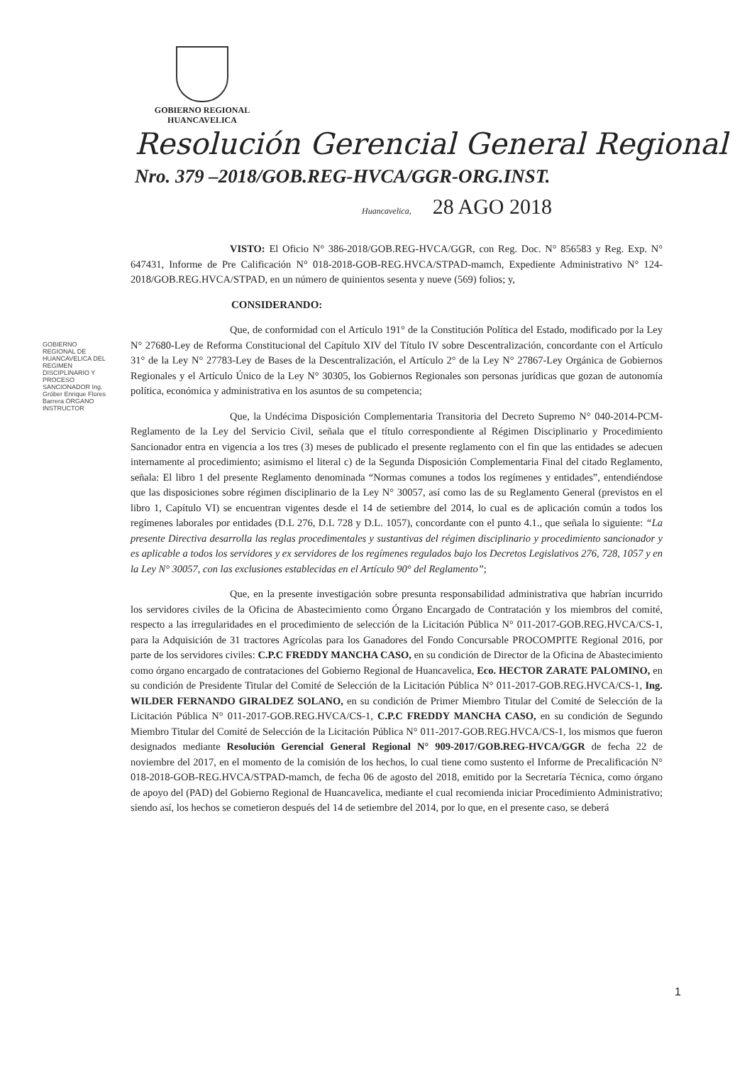GOBIERNO REGIONAL
HUANCAVELICA
Resolución Gerencial General Regional
Nro. 379 –2018/GOB.REG-HVCA/GGR-ORG.INST.
Huancavelica, 28 AGO 2018
GOBIERNO REGIONAL DE HUANCAVELICA DEL REGIMEN DISCIPLINARIO Y PROCESO SANCIONADOR Ing. Gróber Enrique Flores Barrera ÓRGANO INSTRUCTOR
VISTO: El Oficio N° 386-2018/GOB.REG-HVCA/GGR, con Reg. Doc. N° 856583 y Reg. Exp. N° 647431, Informe de Pre Calificación N° 018-2018-GOB-REG.HVCA/STPAD-mamch, Expediente Administrativo N° 124-2018/GOB.REG.HVCA/STPAD, en un número de quinientos sesenta y nueve (569) folios; y,
CONSIDERANDO:
Que, de conformidad con el Artículo 191° de la Constitución Política del Estado, modificado por la Ley N° 27680-Ley de Reforma Constitucional del Capítulo XIV del Título IV sobre Descentralización, concordante con el Artículo 31° de la Ley N° 27783-Ley de Bases de la Descentralización, el Artículo 2° de la Ley N° 27867-Ley Orgánica de Gobiernos Regionales y el Artículo Único de la Ley N° 30305, los Gobiernos Regionales son personas jurídicas que gozan de autonomía política, económica y administrativa en los asuntos de su competencia;
Que, la Undécima Disposición Complementaria Transitoria del Decreto Supremo N° 040-2014-PCM-Reglamento de la Ley del Servicio Civil, señala que el título correspondiente al Régimen Disciplinario y Procedimiento Sancionador entra en vigencia a los tres (3) meses de publicado el presente reglamento con el fin que las entidades se adecuen internamente al procedimiento; asimismo el literal c) de la Segunda Disposición Complementaria Final del citado Reglamento, señala: El libro 1 del presente Reglamento denominada “Normas comunes a todos los regímenes y entidades”, entendiéndose que las disposiciones sobre régimen disciplinario de la Ley N° 30057, así como las de su Reglamento General (previstos en el libro 1, Capítulo VI) se encuentran vigentes desde el 14 de setiembre del 2014, lo cual es de aplicación común a todos los regímenes laborales por entidades (D.L 276, D.L 728 y D.L. 1057), concordante con el punto 4.1., que señala lo siguiente: “La presente Directiva desarrolla las reglas procedimentales y sustantivas del régimen disciplinario y procedimiento sancionador y es aplicable a todos los servidores y ex servidores de los regímenes regulados bajo los Decretos Legislativos 276, 728, 1057 y en la Ley N° 30057, con las exclusiones establecidas en el Artículo 90° del Reglamento”;
Que, en la presente investigación sobre presunta responsabilidad administrativa que habrían incurrido los servidores civiles de la Oficina de Abastecimiento como Órgano Encargado de Contratación y los miembros del comité, respecto a las irregularidades en el procedimiento de selección de la Licitación Pública N° 011-2017-GOB.REG.HVCA/CS-1, para la Adquisición de 31 tractores Agrícolas para los Ganadores del Fondo Concursable PROCOMPITE Regional 2016, por parte de los servidores civiles: C.P.C FREDDY MANCHA CASO, en su condición de Director de la Oficina de Abastecimiento como órgano encargado de contrataciones del Gobierno Regional de Huancavelica, Eco. HECTOR ZARATE PALOMINO, en su condición de Presidente Titular del Comité de Selección de la Licitación Pública N° 011-2017-GOB.REG.HVCA/CS-1, Ing. WILDER FERNANDO GIRALDEZ SOLANO, en su condición de Primer Miembro Titular del Comité de Selección de la Licitación Pública N° 011-2017-GOB.REG.HVCA/CS-1, C.P.C FREDDY MANCHA CASO, en su condición de Segundo Miembro Titular del Comité de Selección de la Licitación Pública N° 011-2017-GOB.REG.HVCA/CS-1, los mismos que fueron designados mediante Resolución Gerencial General Regional N° 909-2017/GOB.REG-HVCA/GGR de fecha 22 de noviembre del 2017, en el momento de la comisión de los hechos, lo cual tiene como sustento el Informe de Precalificación N° 018-2018-GOB-REG.HVCA/STPAD-mamch, de fecha 06 de agosto del 2018, emitido por la Secretaría Técnica, como órgano de apoyo del (PAD) del Gobierno Regional de Huancavelica, mediante el cual recomienda iniciar Procedimiento Administrativo; siendo así, los hechos se cometieron después del 14 de setiembre del 2014, por lo que, en el presente caso, se deberá
1